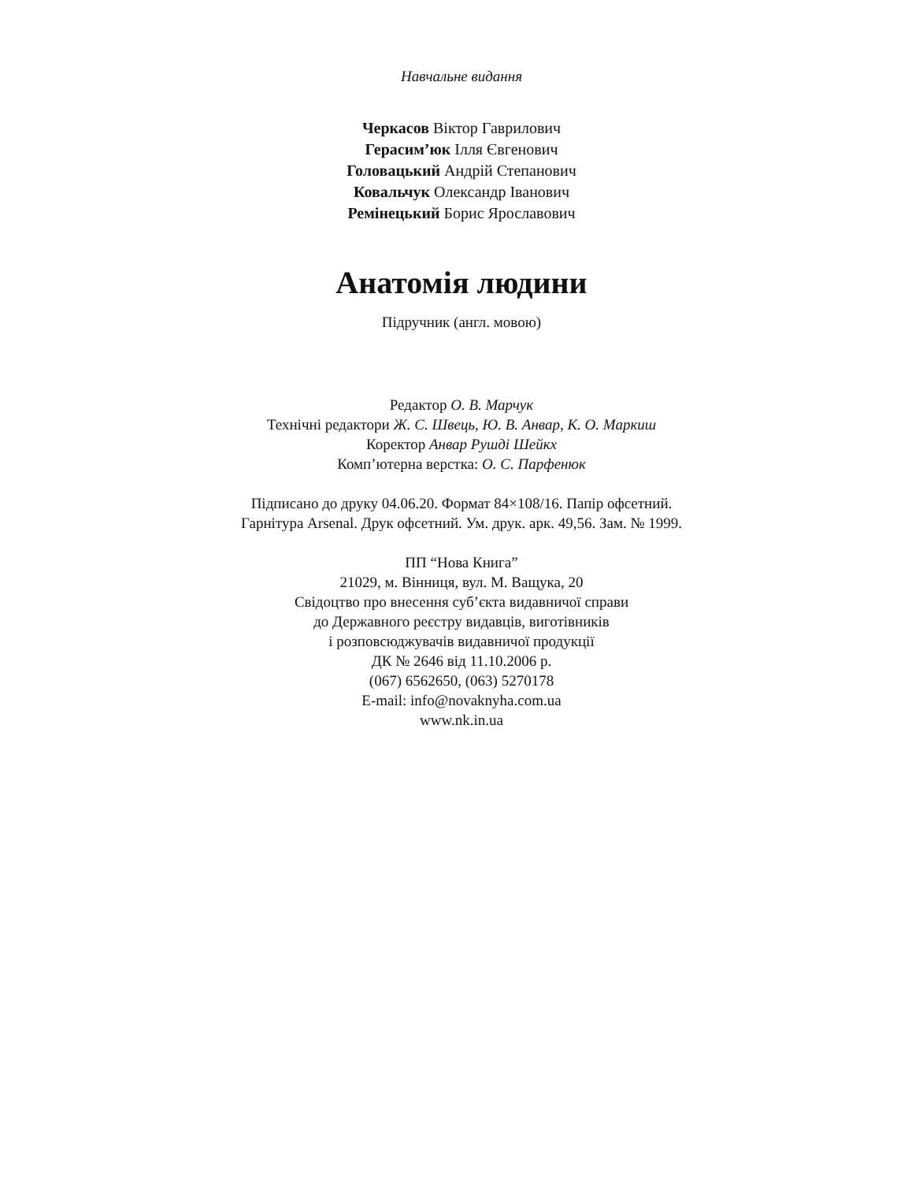Навчальне видання
Черкасов Віктор Гаврилович
Герасим’юк Ілля Євгенович
Головацький Андрій Степанович
Ковальчук Олександр Іванович
Ремінецький Борис Ярославович
Анатомія людини
Підручник (англ. мовою)
Редактор О. В. Марчук
Технічні редактори Ж. С. Швець, Ю. В. Анвар, К. О. Маркиш
Коректор Анвар Рушді Шейкх
Комп’ютерна верстка: О. С. Парфенюк
Підписано до друку 04.06.20. Формат 84×108/16. Папір офсетний.
Гарнітура Arsenal. Друк офсетний. Ум. друк. арк. 49,56. Зам. № 1999.
ПП “Нова Книга”
21029, м. Вінниця, вул. М. Ващука, 20
Свідоцтво про внесення суб’єкта видавничої справи
до Державного реєстру видавців, виготівників
і розповсюджувачів видавничої продукції
ДК № 2646 від 11.10.2006 р.
(067) 6562650, (063) 5270178
E-mail: info@novaknyha.com.ua
www.nk.in.ua